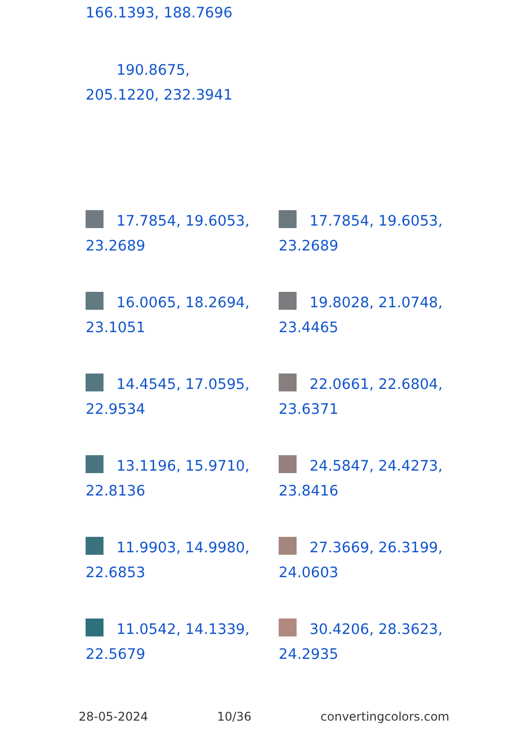166.1393, 188.7696
190.8675,
205.1220, 232.3941
17.7854, 19.6053, 23.2689
17.7854, 19.6053, 23.2689
16.0065, 18.2694, 23.1051
19.8028, 21.0748, 23.4465
14.4545, 17.0595, 22.9534
22.0661, 22.6804, 23.6371
13.1196, 15.9710, 22.8136
24.5847, 24.4273, 23.8416
11.9903, 14.9980, 22.6853
27.3669, 26.3199, 24.0603
11.0542, 14.1339, 22.5679
30.4206, 28.3623, 24.2935
28-05-2024 10/36 convertingcolors.com